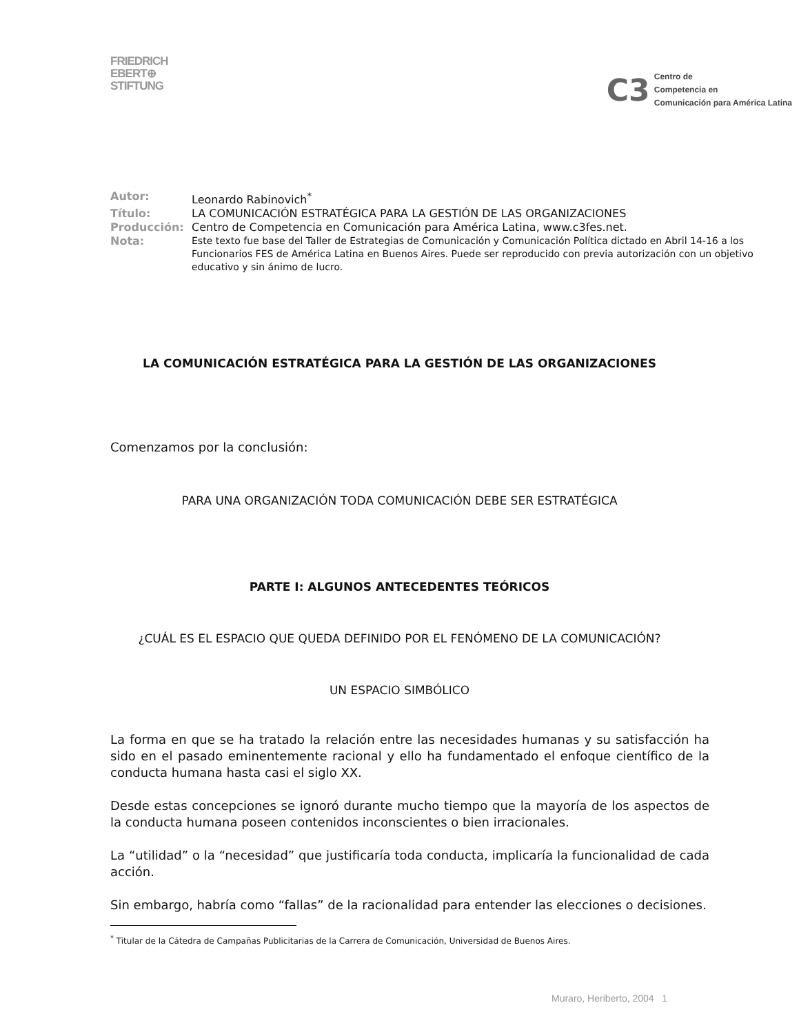FRIEDRICH
EBERT⊕
STIFTUNG
C3 Centro de
Competencia en
Comunicación para América Latina
| Autor: | Leonardo Rabinovich<sup>*</sup> |
| Título: | LA COMUNICACIÓN ESTRATÉGICA PARA LA GESTIÓN DE LAS ORGANIZACIONES |
| Producción: | Centro de Competencia en Comunicación para América Latina, www.c3fes.net. |
| Nota: | Este texto fue base del Taller de Estrategias de Comunicación y Comunicación Política dictado en Abril 14-16 a los Funcionarios FES de América Latina en Buenos Aires. Puede ser reproducido con previa autorización con un objetivo educativo y sin ánimo de lucro. |
LA COMUNICACIÓN ESTRATÉGICA PARA LA GESTIÓN DE LAS ORGANIZACIONES
Comenzamos por la conclusión:
PARA UNA ORGANIZACIÓN TODA COMUNICACIÓN DEBE SER ESTRATÉGICA
PARTE I: ALGUNOS ANTECEDENTES TEÓRICOS
¿CUÁL ES EL ESPACIO QUE QUEDA DEFINIDO POR EL FENÓMENO DE LA COMUNICACIÓN?
UN ESPACIO SIMBÓLICO
La forma en que se ha tratado la relación entre las necesidades humanas y su satisfacción ha sido en el pasado eminentemente racional y ello ha fundamentado el enfoque científico de la conducta humana hasta casi el siglo XX.
Desde estas concepciones se ignoró durante mucho tiempo que la mayoría de los aspectos de la conducta humana poseen contenidos inconscientes o bien irracionales.
La “utilidad” o la “necesidad” que justificaría toda conducta, implicaría la funcionalidad de cada acción.
Sin embargo, habría como “fallas” de la racionalidad para entender las elecciones o decisiones.
<sup>*</sup> Titular de la Cátedra de Campañas Publicitarias de la Carrera de Comunicación, Universidad de Buenos Aires.
Muraro, Heriberto, 2004 1